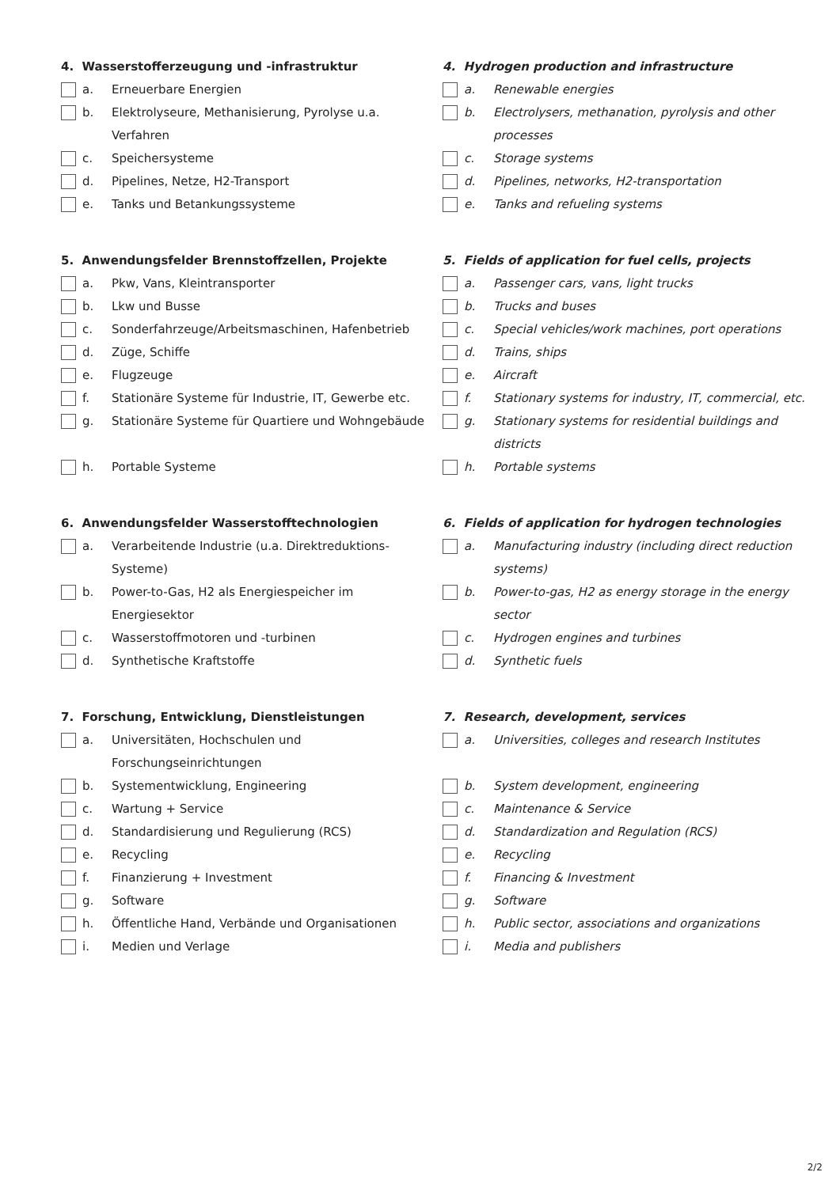| 4. Wasserstofferzeugung und -infrastruktur | 4. Hydrogen production and infrastructure |
| a. Erneuerbare Energien | a. Renewable energies |
| b. Elektrolyseure, Methanisierung, Pyrolyse u.a. Verfahren | b. Electrolysers, methanation, pyrolysis and other processes |
| c. Speichersysteme | c. Storage systems |
| d. Pipelines, Netze, H2-Transport | d. Pipelines, networks, H2-transportation |
| e. Tanks und Betankungssysteme | e. Tanks and refueling systems |
| 5. Anwendungsfelder Brennstoffzellen, Projekte | 5. Fields of application for fuel cells, projects |
| a. Pkw, Vans, Kleintransporter | a. Passenger cars, vans, light trucks |
| b. Lkw und Busse | b. Trucks and buses |
| c. Sonderfahrzeuge/Arbeitsmaschinen, Hafenbetrieb | c. Special vehicles/work machines, port operations |
| d. Züge, Schiffe | d. Trains, ships |
| e. Flugzeuge | e. Aircraft |
| f. Stationäre Systeme für Industrie, IT, Gewerbe etc. | f. Stationary systems for industry, IT, commercial, etc. |
| g. Stationäre Systeme für Quartiere und Wohngebäude | g. Stationary systems for residential buildings and districts |
| h. Portable Systeme | h. Portable systems |
| 6. Anwendungsfelder Wasserstofftechnologien | 6. Fields of application for hydrogen technologies |
| a. Verarbeitende Industrie (u.a. Direktreduktions- Systeme) | a. Manufacturing industry (including direct reduction systems) |
| b. Power-to-Gas, H2 als Energiespeicher im Energiesektor | b. Power-to-gas, H2 as energy storage in the energy sector |
| c. Wasserstoffmotoren und -turbinen | c. Hydrogen engines and turbines |
| d. Synthetische Kraftstoffe | d. Synthetic fuels |
| 7. Forschung, Entwicklung, Dienstleistungen | 7. Research, development, services |
| a. Universitäten, Hochschulen und Forschungseinrichtungen | a. Universities, colleges and research Institutes |
| b. Systementwicklung, Engineering | b. System development, engineering |
| c. Wartung + Service | c. Maintenance & Service |
| d. Standardisierung und Regulierung (RCS) | d. Standardization and Regulation (RCS) |
| e. Recycling | e. Recycling |
| f. Finanzierung + Investment | f. Financing & Investment |
| g. Software | g. Software |
| h. Öffentliche Hand, Verbände und Organisationen | h. Public sector, associations and organizations |
| i. Medien und Verlage | i. Media and publishers |
2/2